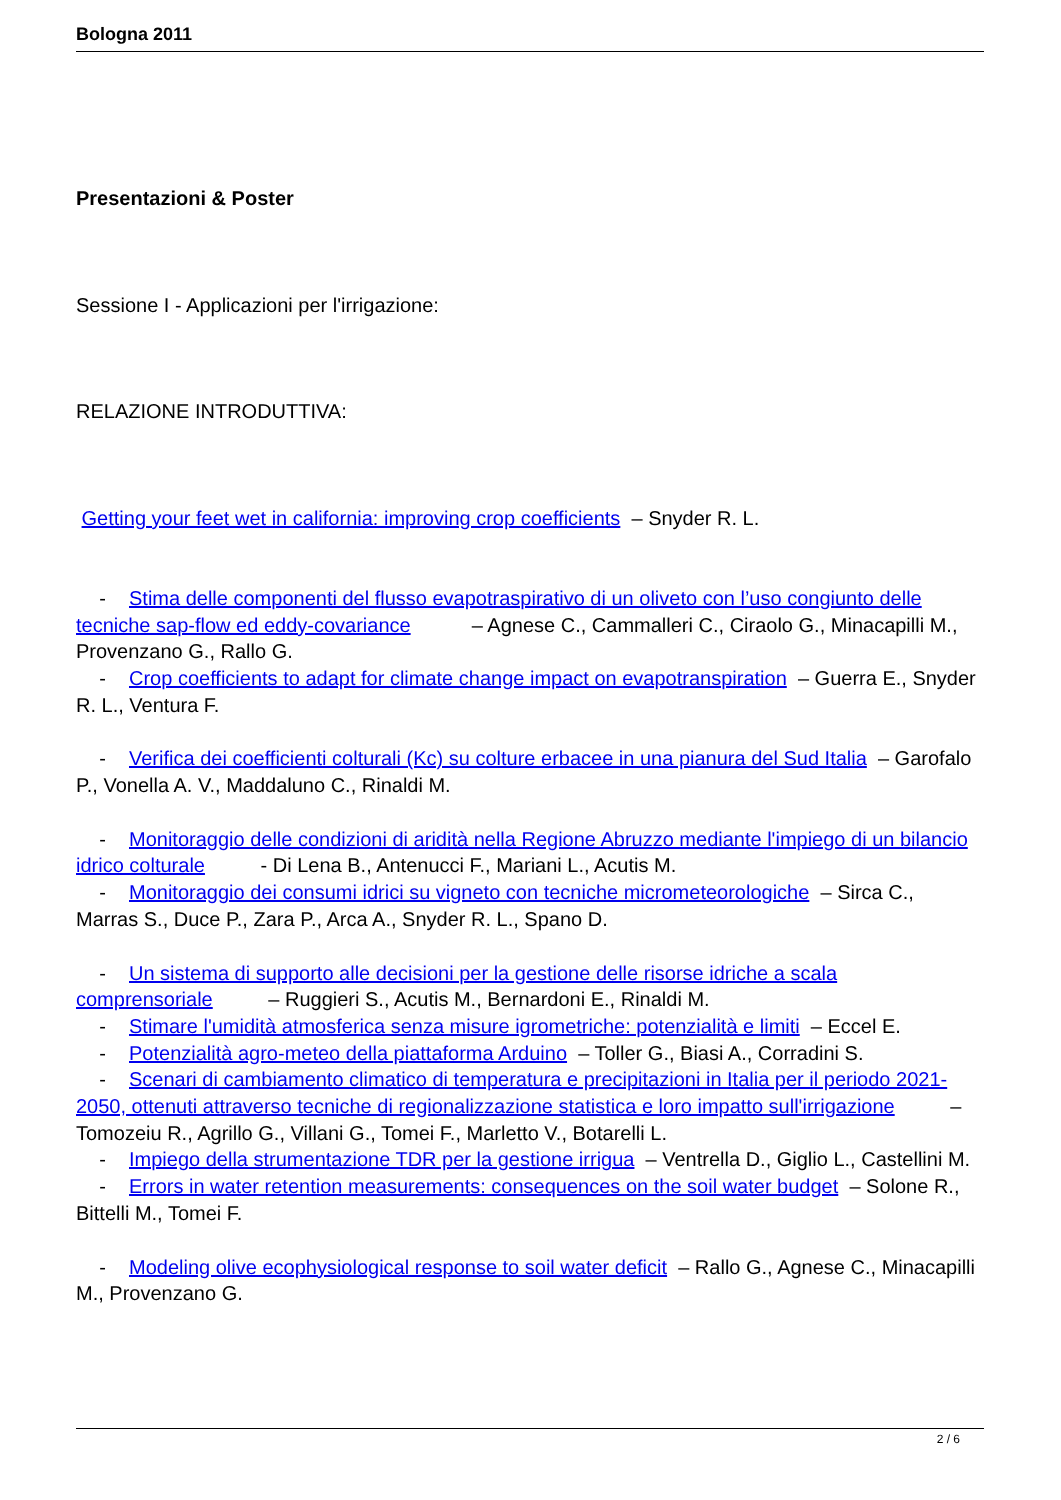Bologna 2011
Presentazioni & Poster
Sessione I - Applicazioni per l'irrigazione:
RELAZIONE INTRODUTTIVA:
Getting your feet wet in california: improving crop coefficients – Snyder R. L.
- Stima delle componenti del flusso evapotraspirativo di un oliveto con l’uso congiunto delle tecniche sap-flow ed eddy-covariance – Agnese C., Cammalleri C., Ciraolo G., Minacapilli M., Provenzano G., Rallo G.
- Crop coefficients to adapt for climate change impact on evapotranspiration – Guerra E., Snyder R. L., Ventura F.
- Verifica dei coefficienti colturali (Kc) su colture erbacee in una pianura del Sud Italia – Garofalo P., Vonella A. V., Maddaluno C., Rinaldi M.
- Monitoraggio delle condizioni di aridità nella Regione Abruzzo mediante l'impiego di un bilancio idrico colturale - Di Lena B., Antenucci F., Mariani L., Acutis M.
- Monitoraggio dei consumi idrici su vigneto con tecniche micrometeorologiche – Sirca C., Marras S., Duce P., Zara P., Arca A., Snyder R. L., Spano D.
- Un sistema di supporto alle decisioni per la gestione delle risorse idriche a scala comprensoriale – Ruggieri S., Acutis M., Bernardoni E., Rinaldi M.
- Stimare l'umidità atmosferica senza misure igrometriche: potenzialità e limiti – Eccel E.
- Potenzialità agro-meteo della piattaforma Arduino – Toller G., Biasi A., Corradini S.
- Scenari di cambiamento climatico di temperatura e precipitazioni in Italia per il periodo 2021-2050, ottenuti attraverso tecniche di regionalizzazione statistica e loro impatto sull'irrigazione – Tomozeiu R., Agrillo G., Villani G., Tomei F., Marletto V., Botarelli L.
- Impiego della strumentazione TDR per la gestione irrigua – Ventrella D., Giglio L., Castellini M.
- Errors in water retention measurements: consequences on the soil water budget – Solone R., Bittelli M., Tomei F.
- Modeling olive ecophysiological response to soil water deficit – Rallo G., Agnese C., Minacapilli M., Provenzano G.
2 / 6